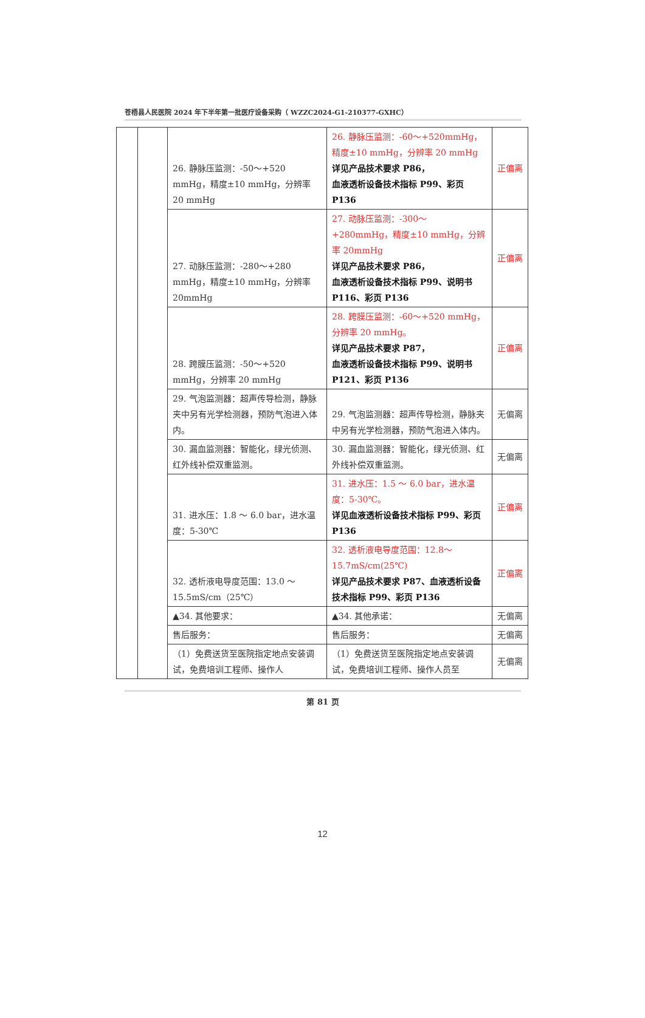苍梧县人民医院 2024 年下半年第一批医疗设备采购（ WZZC2024-G1-210377-GXHC）
| | | 26. 静脉压监测：-50～+520 mmHg，精度±10 mmHg，分辨率 20 mmHg | 26. 静脉压监测：-60～+520mmHg，精度±10 mmHg，分辨率 20 mmHg 详见产品技术要求 P86， 血液透析设备技术指标 P99、彩页 P136 | 正偏离 |
| | | 27. 动脉压监测：-280～+280 mmHg，精度±10 mmHg，分辨率 20mmHg | 27. 动脉压监测：-300～+280mmHg，精度±10 mmHg，分辨率 20mmHg 详见产品技术要求 P86， 血液透析设备技术指标 P99、说明书 P116、彩页 P136 | 正偏离 |
| | | 28. 跨膜压监测：-50～+520 mmHg，分辨率 20 mmHg | 28. 跨膜压监测：-60～+520 mmHg，分辨率 20 mmHg。 详见产品技术要求 P87， 血液透析设备技术指标 P99、说明书 P121、彩页 P136 | 正偏离 |
| | | 29. 气泡监测器：超声传导检测，静脉夹中另有光学检测器，预防气泡进入体内。 | 29. 气泡监测器：超声传导检测，静脉夹中另有光学检测器，预防气泡进入体内。 | 无偏离 |
| | | 30. 漏血监测器：智能化，绿光侦测、红外线补偿双重监测。 | 30. 漏血监测器：智能化，绿光侦测、红外线补偿双重监测。 | 无偏离 |
| | | 31. 进水压：1.8 ～ 6.0 bar，进水温度：5-30℃ | 31. 进水压：1.5 ～ 6.0 bar，进水温度：5-30℃。 详见血液透析设备技术指标 P99、彩页 P136 | 正偏离 |
| | | 32. 透析液电导度范围：13.0 ～ 15.5mS/cm（25℃） | 32. 透析液电导度范围：12.8～15.7mS/cm(25℃) 详见产品技术要求 P87、血液透析设备技术指标 P99、彩页 P136 | 正偏离 |
| | | ▲34. 其他要求： | ▲34. 其他承诺： | 无偏离 |
| | | 售后服务： | 售后服务： | 无偏离 |
| | | （1）免费送货至医院指定地点安装调试，免费培训工程师、操作人 | （1）免费送货至医院指定地点安装调试，免费培训工程师、操作人员至 | 无偏离 |
第 81 页
12